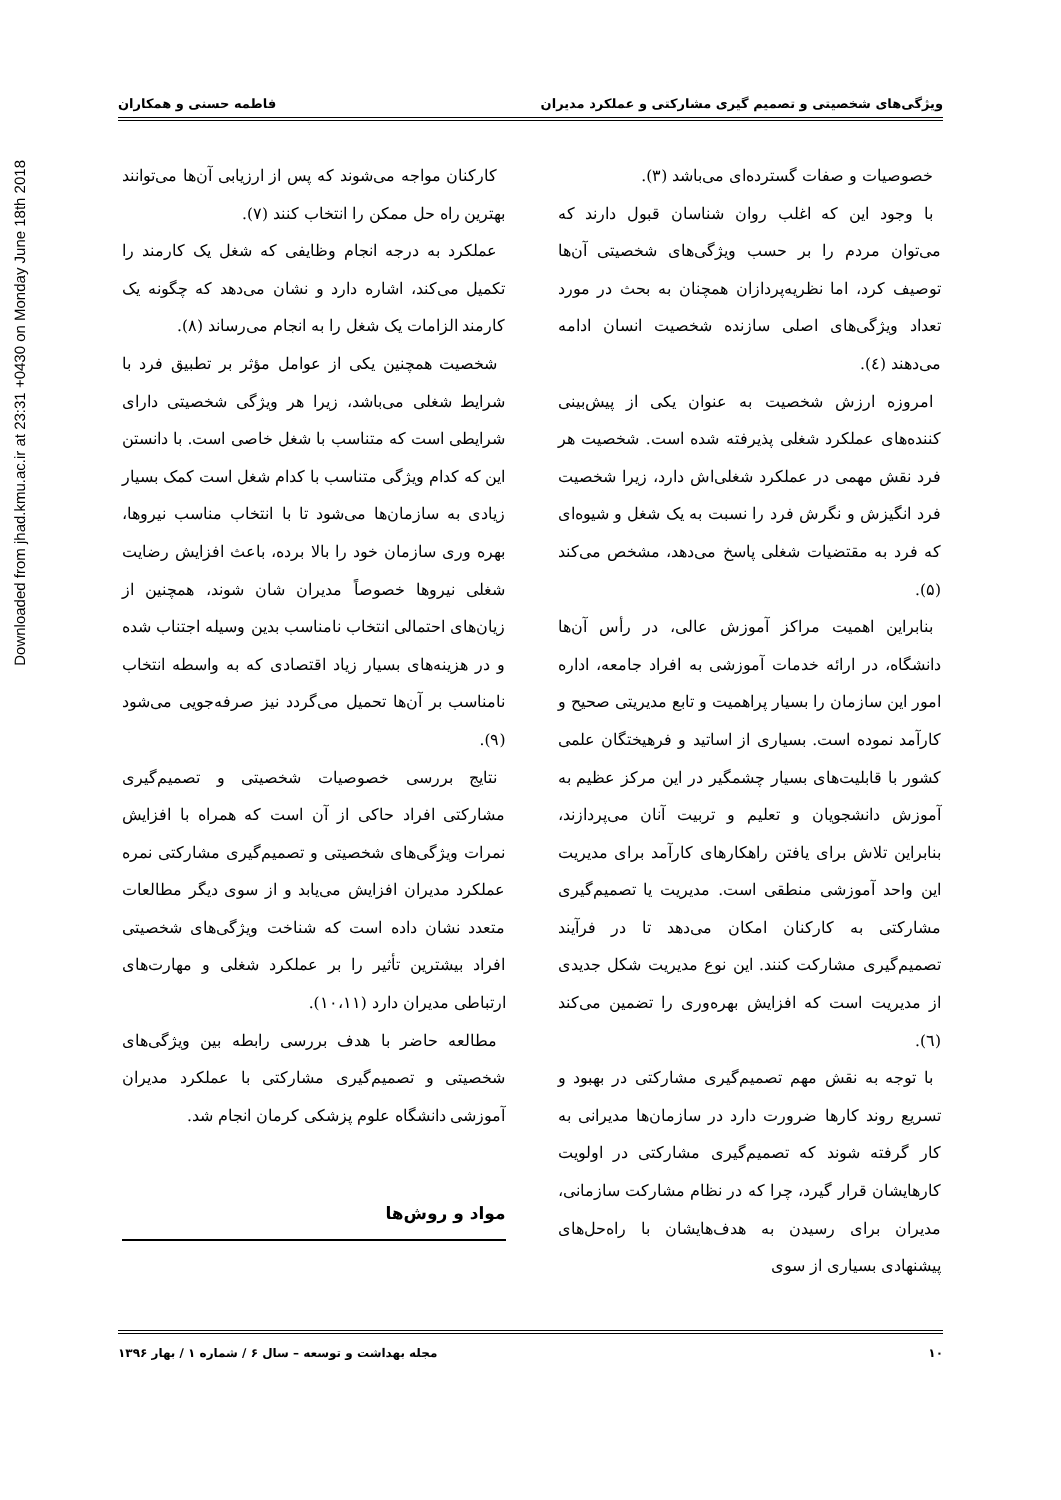ویژگی‌های شخصیتی و تصمیم گیری مشارکتی و عملکرد مدیران فاطمه حسنی و همکاران
خصوصیات و صفات گسترده‌ای می‌باشد (۳).
با وجود این که اغلب روان شناسان قبول دارند که می‌توان مردم را بر حسب ویژگی‌های شخصیتی آن‌ها توصیف کرد، اما نظریه‌پردازان همچنان به بحث در مورد تعداد ویژگی‌های اصلی سازنده شخصیت انسان ادامه می‌دهند (٤).
امروزه ارزش شخصیت به عنوان یکی از پیش‌بینی کننده‌های عملکرد شغلی پذیرفته شده است. شخصیت هر فرد نقش مهمی در عملکرد شغلی‌اش دارد، زیرا شخصیت فرد انگیزش و نگرش فرد را نسبت به یک شغل و شیوه‌ای که فرد به مقتضیات شغلی پاسخ می‌دهد، مشخص می‌کند (۵).
بنابراین اهمیت مراکز آموزش عالی، در رأس آن‌ها دانشگاه، در ارائه خدمات آموزشی به افراد جامعه، اداره امور این سازمان را بسیار پراهمیت و تابع مدیریتی صحیح و کارآمد نموده است. بسیاری از اساتید و فرهیختگان علمی کشور با قابلیت‌های بسیار چشمگیر در این مرکز عظیم به آموزش دانشجویان و تعلیم و تربیت آنان می‌پردازند، بنابراین تلاش برای یافتن راهکارهای کارآمد برای مدیریت این واحد آموزشی منطقی است. مدیریت یا تصمیم‌گیری مشارکتی به کارکنان امکان می‌دهد تا در فرآیند تصمیم‌گیری مشارکت کنند. این نوع مدیریت شکل جدیدی از مدیریت است که افزایش بهره‌وری را تضمین می‌کند (٦).
با توجه به نقش مهم تصمیم‌گیری مشارکتی در بهبود و تسریع روند کارها ضرورت دارد در سازمان‌ها مدیرانی به کار گرفته شوند که تصمیم‌گیری مشارکتی در اولویت کارهایشان قرار گیرد، چرا که در نظام مشارکت سازمانی، مدیران برای رسیدن به هدف‌هایشان با راه‌حل‌های پیشنهادی بسیاری از سوی
کارکنان مواجه می‌شوند که پس از ارزیابی آن‌ها می‌توانند بهترین راه حل ممکن را انتخاب کنند (۷).
عملکرد به درجه انجام وظایفی که شغل یک کارمند را تکمیل می‌کند، اشاره دارد و نشان می‌دهد که چگونه یک کارمند الزامات یک شغل را به انجام می‌رساند (۸).
شخصیت همچنین یکی از عوامل مؤثر بر تطبیق فرد با شرایط شغلی می‌باشد، زیرا هر ویژگی شخصیتی دارای شرایطی است که متناسب با شغل خاصی است. با دانستن این که کدام ویژگی متناسب با کدام شغل است کمک بسیار زیادی به سازمان‌ها می‌شود تا با انتخاب مناسب نیروها، بهره وری سازمان خود را بالا برده، باعث افزایش رضایت شغلی نیروها خصوصاً مدیران شان شوند، همچنین از زیان‌های احتمالی انتخاب نامناسب بدین وسیله اجتناب شده و در هزینه‌های بسیار زیاد اقتصادی که به واسطه انتخاب نامناسب بر آن‌ها تحمیل می‌گردد نیز صرفه‌جویی می‌شود (۹).
نتایج بررسی خصوصیات شخصیتی و تصمیم‌گیری مشارکتی افراد حاکی از آن است که همراه با افزایش نمرات ویژگی‌های شخصیتی و تصمیم‌گیری مشارکتی نمره عملکرد مدیران افزایش می‌یابد و از سوی دیگر مطالعات متعدد نشان داده است که شناخت ویژگی‌های شخصیتی افراد بیشترین تأثیر را بر عملکرد شغلی و مهارت‌های ارتباطی مدیران دارد (۱۰،۱۱).
مطالعه حاضر با هدف بررسی رابطه بین ویژگی‌های شخصیتی و تصمیم‌گیری مشارکتی با عملکرد مدیران آموزشی دانشگاه علوم پزشکی کرمان انجام شد.
مواد و روش‌ها
۱۰ مجله بهداشت و توسعه – سال ۶ / شماره ۱ / بهار ۱۳۹۶
Downloaded from jhad.kmu.ac.ir at 23:31 +0430 on Monday June 18th 2018